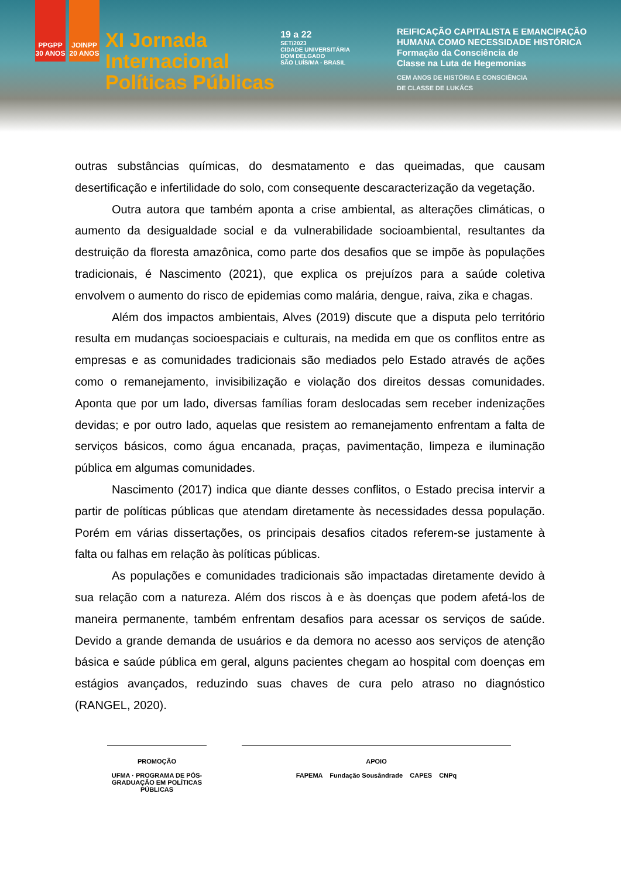PPGPP 30 ANOS
JOINPP 20 ANOS
XI Jornada
Internacional
Políticas Públicas
19 a 22
SET/2023
CIDADE UNIVERSITÁRIA
DOM DELGADO
SÃO LUÍS/MA - BRASIL
REIFICAÇÃO CAPITALISTA E EMANCIPAÇÃO
HUMANA COMO NECESSIDADE HISTÓRICA
Formação da Consciência de
Classe na Luta de Hegemonias
CEM ANOS DE HISTÓRIA E CONSCIÊNCIA
DE CLASSE DE LUKÁCS
outras substâncias químicas, do desmatamento e das queimadas, que causam desertificação e infertilidade do solo, com consequente descaracterização da vegetação.
Outra autora que também aponta a crise ambiental, as alterações climáticas, o aumento da desigualdade social e da vulnerabilidade socioambiental, resultantes da destruição da floresta amazônica, como parte dos desafios que se impõe às populações tradicionais, é Nascimento (2021), que explica os prejuízos para a saúde coletiva envolvem o aumento do risco de epidemias como malária, dengue, raiva, zika e chagas.
Além dos impactos ambientais, Alves (2019) discute que a disputa pelo território resulta em mudanças socioespaciais e culturais, na medida em que os conflitos entre as empresas e as comunidades tradicionais são mediados pelo Estado através de ações como o remanejamento, invisibilização e violação dos direitos dessas comunidades. Aponta que por um lado, diversas famílias foram deslocadas sem receber indenizações devidas; e por outro lado, aquelas que resistem ao remanejamento enfrentam a falta de serviços básicos, como água encanada, praças, pavimentação, limpeza e iluminação pública em algumas comunidades.
Nascimento (2017) indica que diante desses conflitos, o Estado precisa intervir a partir de políticas públicas que atendam diretamente às necessidades dessa população. Porém em várias dissertações, os principais desafios citados referem-se justamente à falta ou falhas em relação às políticas públicas.
As populações e comunidades tradicionais são impactadas diretamente devido à sua relação com a natureza. Além dos riscos à e às doenças que podem afetá-los de maneira permanente, também enfrentam desafios para acessar os serviços de saúde. Devido a grande demanda de usuários e da demora no acesso aos serviços de atenção básica e saúde pública em geral, alguns pacientes chegam ao hospital com doenças em estágios avançados, reduzindo suas chaves de cura pelo atraso no diagnóstico (RANGEL, 2020).
PROMOÇÃO
UFMA · PROGRAMA DE PÓS-GRADUAÇÃO EM POLÍTICAS PÚBLICAS
APOIO
FAPEMA Fundação Sousândrade CAPES CNPq